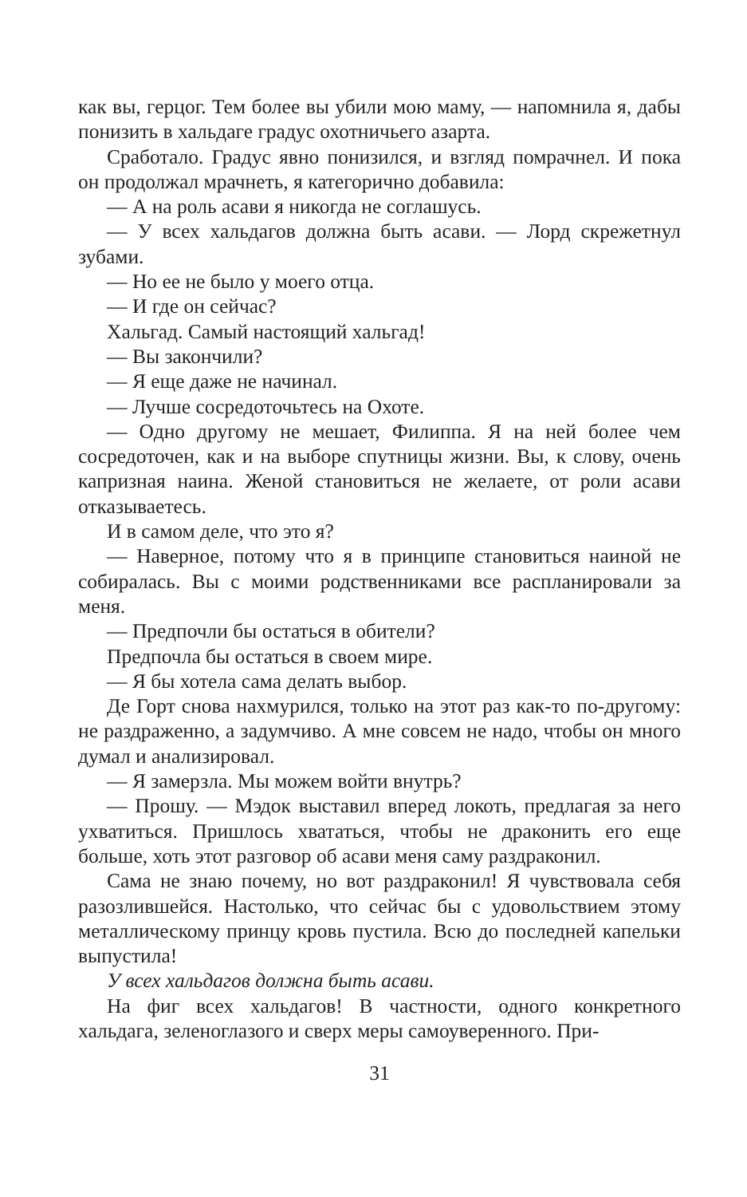как вы, герцог. Тем более вы убили мою маму, — напомнила я, дабы понизить в хальдаге градус охотничьего азарта.
Сработало. Градус явно понизился, и взгляд помрачнел. И пока он продолжал мрачнеть, я категорично добавила:
— А на роль асави я никогда не соглашусь.
— У всех хальдагов должна быть асави. — Лорд скрежетнул зубами.
— Но ее не было у моего отца.
— И где он сейчас?
Хальгад. Самый настоящий хальгад!
— Вы закончили?
— Я еще даже не начинал.
— Лучше сосредоточьтесь на Охоте.
— Одно другому не мешает, Филиппа. Я на ней более чем сосредоточен, как и на выборе спутницы жизни. Вы, к слову, очень капризная наина. Женой становиться не желаете, от роли асави отказываетесь.
И в самом деле, что это я?
— Наверное, потому что я в принципе становиться наиной не собиралась. Вы с моими родственниками все распланировали за меня.
— Предпочли бы остаться в обители?
Предпочла бы остаться в своем мире.
— Я бы хотела сама делать выбор.
Де Горт снова нахмурился, только на этот раз как-то по-другому: не раздраженно, а задумчиво. А мне совсем не надо, чтобы он много думал и анализировал.
— Я замерзла. Мы можем войти внутрь?
— Прошу. — Мэдок выставил вперед локоть, предлагая за него ухватиться. Пришлось хвататься, чтобы не драконить его еще больше, хоть этот разговор об асави меня саму раздраконил.
Сама не знаю почему, но вот раздраконил! Я чувствовала себя разозлившейся. Настолько, что сейчас бы с удовольствием этому металлическому принцу кровь пустила. Всю до последней капельки выпустила!
У всех хальдагов должна быть асави.
На фиг всех хальдагов! В частности, одного конкретного хальдага, зеленоглазого и сверх меры самоуверенного. При-
31